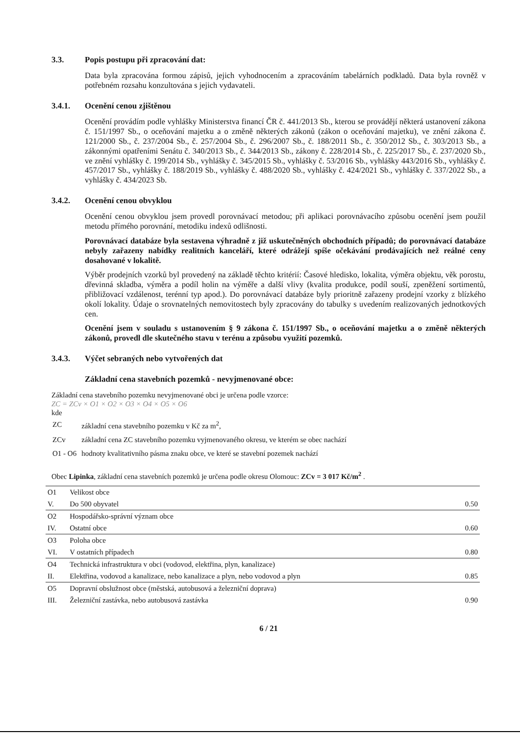3.3. Popis postupu při zpracování dat:
Data byla zpracována formou zápisů, jejich vyhodnocením a zpracováním tabelárních podkladů. Data byla rovněž v potřebném rozsahu konzultována s jejich vydavateli.
3.4.1. Ocenění cenou zjištěnou
Ocenění provádím podle vyhlášky Ministerstva financí ČR č. 441/2013 Sb., kterou se provádějí některá ustanovení zákona č. 151/1997 Sb., o oceňování majetku a o změně některých zákonů (zákon o oceňování majetku), ve znění zákona č. 121/2000 Sb., č. 237/2004 Sb., č. 257/2004 Sb., č. 296/2007 Sb., č. 188/2011 Sb., č. 350/2012 Sb., č. 303/2013 Sb., a zákonnými opatřeními Senátu č. 340/2013 Sb., č. 344/2013 Sb., zákony č. 228/2014 Sb., č. 225/2017 Sb., č. 237/2020 Sb., ve znění vyhlášky č. 199/2014 Sb., vyhlášky č. 345/2015 Sb., vyhlášky č. 53/2016 Sb., vyhlášky 443/2016 Sb., vyhlášky č. 457/2017 Sb., vyhlášky č. 188/2019 Sb., vyhlášky č. 488/2020 Sb., vyhlášky č. 424/2021 Sb., vyhlášky č. 337/2022 Sb., a vyhlášky č. 434/2023 Sb.
3.4.2. Ocenění cenou obvyklou
Ocenění cenou obvyklou jsem provedl porovnávací metodou; při aplikaci porovnávacího způsobu ocenění jsem použil metodu přímého porovnání, metodiku indexů odlišnosti.
Porovnávací databáze byla sestavena výhradně z již uskutečněných obchodních případů; do porovnávací databáze nebyly zařazeny nabídky realitních kanceláří, které odrážejí spíše očekávání prodávajících než reálné ceny dosahované v lokalitě.
Výběr prodejních vzorků byl provedený na základě těchto kritérií: Časové hledisko, lokalita, výměra objektu, věk porostu, dřevinná skladba, výměra a podíl holin na výměře a další vlivy (kvalita produkce, podíl souší, zpeněžení sortimentů, přibližovací vzdálenost, terénní typ apod.). Do porovnávací databáze byly prioritně zařazeny prodejní vzorky z blízkého okolí lokality. Údaje o srovnatelných nemovitostech byly zpracovány do tabulky s uvedením realizovaných jednotkových cen.
Ocenění jsem v souladu s ustanovením § 9 zákona č. 151/1997 Sb., o oceňování majetku a o změně některých zákonů, provedl dle skutečného stavu v terénu a způsobu využití pozemků.
3.4.3. Výčet sebraných nebo vytvořených dat
Základní cena stavebních pozemků - nevyjmenované obce:
Základní cena stavebního pozemku nevyjmenované obci je určena podle vzorce:
ZC = ZCv × O1 × O2 × O3 × O4 × O5 × O6
kde
| ZC | základní cena stavebního pozemku v Kč za m<sup>2</sup>, |
| ZCv | základní cena ZC stavebního pozemku vyjmenovaného okresu, ve kterém se obec nachází |
| O1 - O6 | hodnoty kvalitativního pásma znaku obce, ve které se stavební pozemek nachází |
Obec Lipinka, základní cena stavebních pozemků je určena podle okresu Olomouc: ZCv = 3 017 Kč/m<sup>2</sup> .
| O1 | Velikost obce | |
| V. | Do 500 obyvatel | 0.50 |
| O2 | Hospodářsko-správní význam obce | |
| IV. | Ostatní obce | 0.60 |
| O3 | Poloha obce | |
| VI. | V ostatních případech | 0.80 |
| O4 | Technická infrastruktura v obci (vodovod, elektřina, plyn, kanalizace) | |
| II. | Elektřina, vodovod a kanalizace, nebo kanalizace a plyn, nebo vodovod a plyn | 0.85 |
| O5 | Dopravní obslužnost obce (městská, autobusová a železniční doprava) | |
| III. | Železniční zastávka, nebo autobusová zastávka | 0.90 |
6 / 21